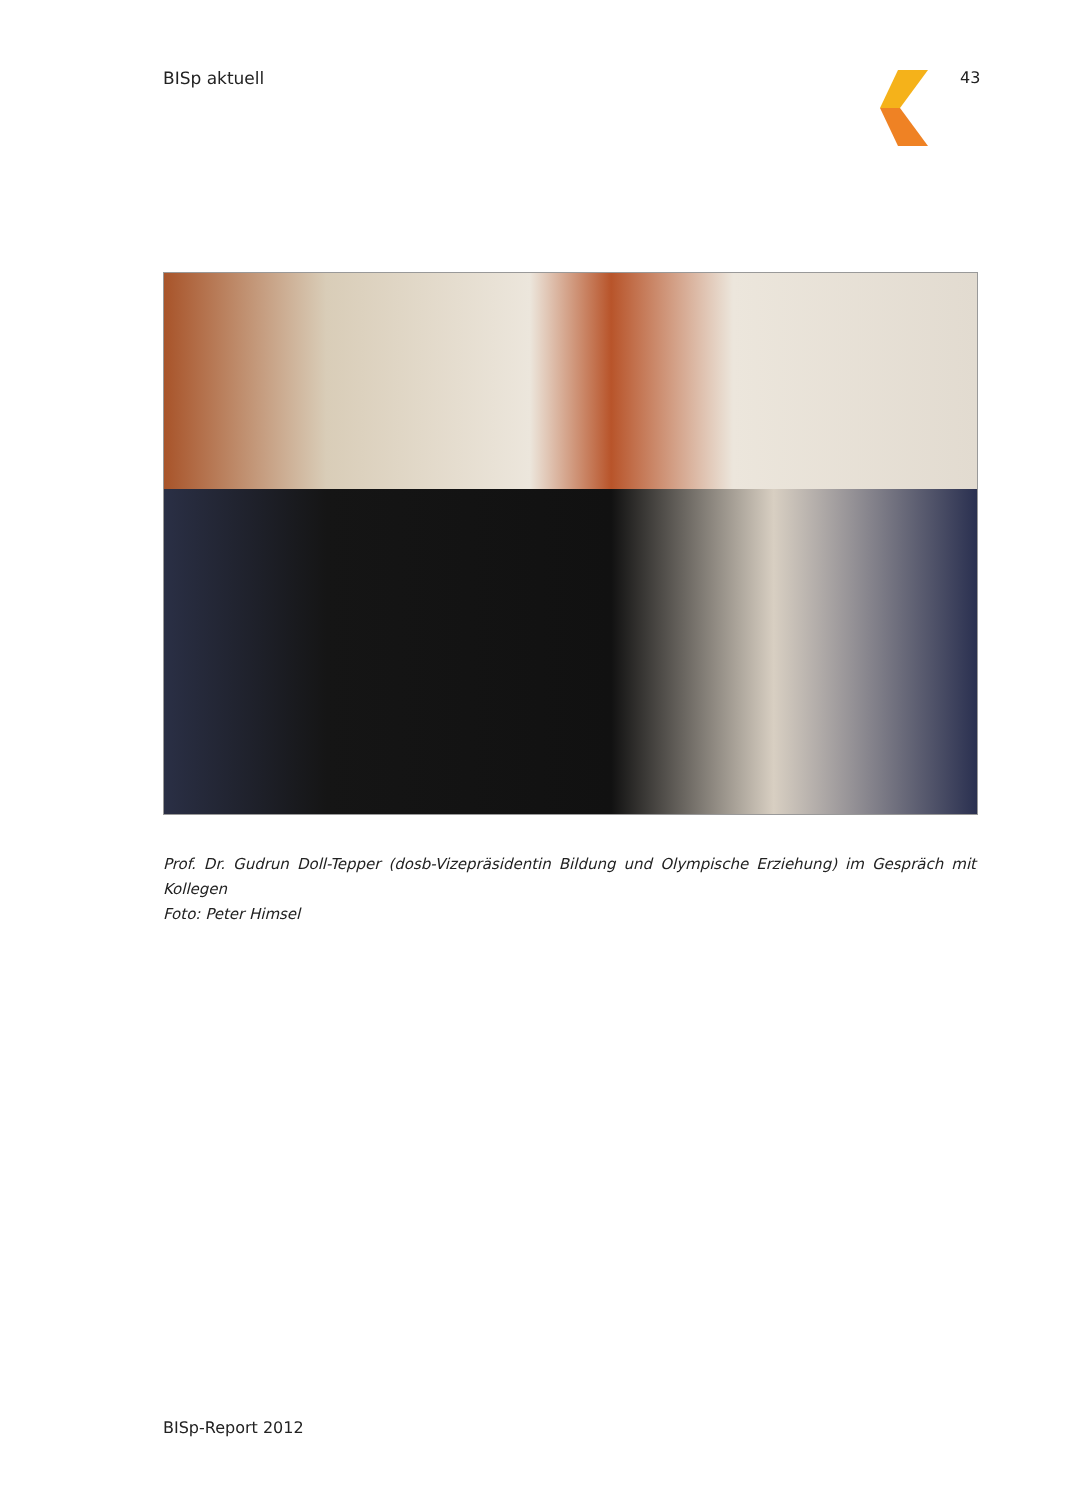BISp aktuell 43
Prof. Dr. Gudrun Doll-Tepper (dosb-Vizepräsidentin Bildung und Olympische Erziehung) im Gespräch mit Kollegen
Foto: Peter Himsel
BISp-Report 2012